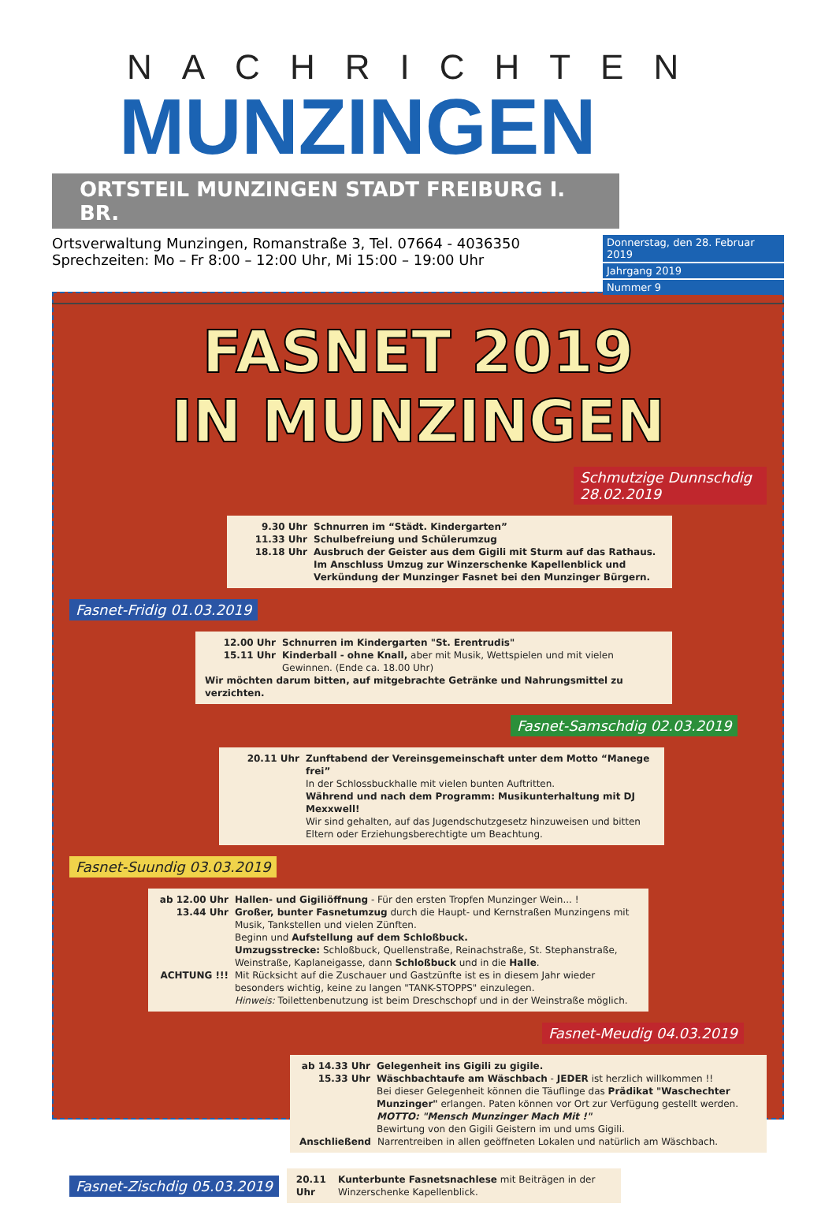NACHRICHTEN
MUNZINGEN
ORTSTEIL MUNZINGEN STADT FREIBURG I. BR.
Ortsverwaltung Munzingen, Romanstraße 3, Tel. 07664 - 4036350
Sprechzeiten: Mo – Fr 8:00 – 12:00 Uhr, Mi 15:00 – 19:00 Uhr
Donnerstag, den 28. Februar 2019
Jahrgang 2019
Nummer 9
FASNET 2019
IN MUNZINGEN
Schmutzige Dunnschdig 28.02.2019
9.30 Uhr Schnurren im “Städt. Kindergarten”
11.33 Uhr Schulbefreiung und Schülerumzug
18.18 Uhr Ausbruch der Geister aus dem Gigili mit Sturm auf das Rathaus. Im Anschluss Umzug zur Winzerschenke Kapellenblick und Verkündung der Munzinger Fasnet bei den Munzinger Bürgern.
Fasnet-Fridig 01.03.2019
12.00 Uhr Schnurren im Kindergarten "St. Erentrudis"
15.11 Uhr Kinderball - ohne Knall, aber mit Musik, Wettspielen und mit vielen Gewinnen. (Ende ca. 18.00 Uhr)
Wir möchten darum bitten, auf mitgebrachte Getränke und Nahrungsmittel zu verzichten.
Fasnet-Samschdig 02.03.2019
20.11 Uhr Zunftabend der Vereinsgemeinschaft unter dem Motto “Manege frei”
In der Schlossbuckhalle mit vielen bunten Auftritten.
Während und nach dem Programm: Musikunterhaltung mit DJ Mexxwell!
Wir sind gehalten, auf das Jugendschutzgesetz hinzuweisen und bitten Eltern oder Erziehungsberechtigte um Beachtung.
Fasnet-Suundig 03.03.2019
ab 12.00 Uhr Hallen- und Gigiliöffnung - Für den ersten Tropfen Munzinger Wein... !
13.44 Uhr Großer, bunter Fasnetumzug durch die Haupt- und Kernstraßen Munzingens mit Musik, Tankstellen und vielen Zünften.
Beginn und Aufstellung auf dem Schloßbuck.
Umzugsstrecke: Schloßbuck, Quellenstraße, Reinachstraße, St. Stephanstraße, Weinstraße, Kaplaneigasse, dann Schloßbuck und in die Halle.
ACHTUNG !!! Mit Rücksicht auf die Zuschauer und Gastzünfte ist es in diesem Jahr wieder besonders wichtig, keine zu langen "TANK-STOPPS" einzulegen.
Hinweis: Toilettenbenutzung ist beim Dreschschopf und in der Weinstraße möglich.
Fasnet-Meudig 04.03.2019
ab 14.33 Uhr Gelegenheit ins Gigili zu gigile.
15.33 Uhr Wäschbachtaufe am Wäschbach - JEDER ist herzlich willkommen !!
Bei dieser Gelegenheit können die Täuflinge das Prädikat "Waschechter Munzinger" erlangen. Paten können vor Ort zur Verfügung gestellt werden.
MOTTO: "Mensch Munzinger Mach Mit !"
Bewirtung von den Gigili Geistern im und ums Gigili.
Anschließend Narrentreiben in allen geöffneten Lokalen und natürlich am Wäschbach.
Fasnet-Zischdig 05.03.2019
20.11 Uhr Kunterbunte Fasnetsnachlese mit Beiträgen in der Winzerschenke Kapellenblick.